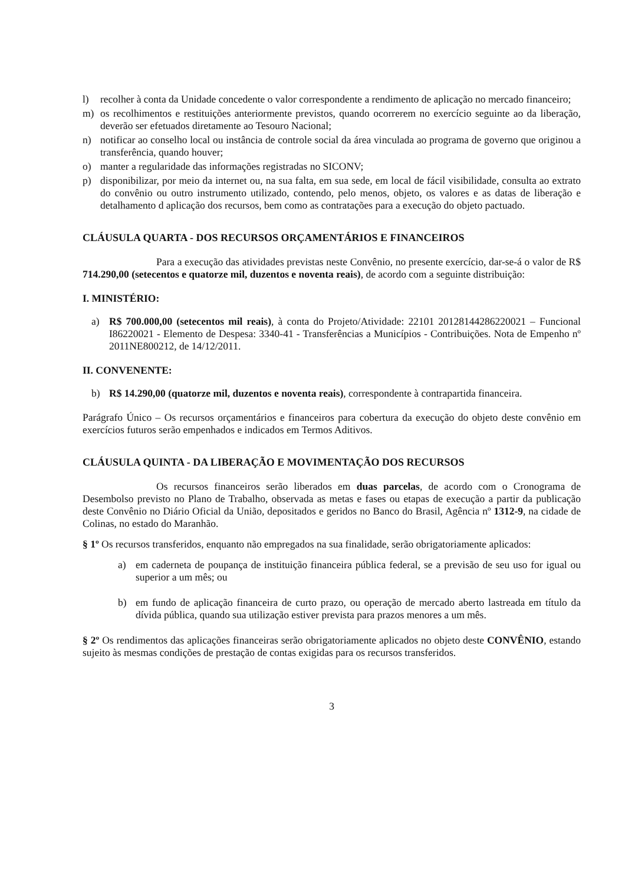l) recolher à conta da Unidade concedente o valor correspondente a rendimento de aplicação no mercado financeiro;
m) os recolhimentos e restituições anteriormente previstos, quando ocorrerem no exercício seguinte ao da liberação, deverão ser efetuados diretamente ao Tesouro Nacional;
n) notificar ao conselho local ou instância de controle social da área vinculada ao programa de governo que originou a transferência, quando houver;
o) manter a regularidade das informações registradas no SICONV;
p) disponibilizar, por meio da internet ou, na sua falta, em sua sede, em local de fácil visibilidade, consulta ao extrato do convênio ou outro instrumento utilizado, contendo, pelo menos, objeto, os valores e as datas de liberação e detalhamento d aplicação dos recursos, bem como as contratações para a execução do objeto pactuado.
CLÁUSULA QUARTA - DOS RECURSOS ORÇAMENTÁRIOS E FINANCEIROS
Para a execução das atividades previstas neste Convênio, no presente exercício, dar-se-á o valor de R$ 714.290,00 (setecentos e quatorze mil, duzentos e noventa reais), de acordo com a seguinte distribuição:
I. MINISTÉRIO:
a) R$ 700.000,00 (setecentos mil reais), à conta do Projeto/Atividade: 22101 20128144286220021 – Funcional I86220021 - Elemento de Despesa: 3340-41 - Transferências a Municípios - Contribuições. Nota de Empenho nº 2011NE800212, de 14/12/2011.
II. CONVENENTE:
b) R$ 14.290,00 (quatorze mil, duzentos e noventa reais), correspondente à contrapartida financeira.
Parágrafo Único – Os recursos orçamentários e financeiros para cobertura da execução do objeto deste convênio em exercícios futuros serão empenhados e indicados em Termos Aditivos.
CLÁUSULA QUINTA - DA LIBERAÇÃO E MOVIMENTAÇÃO DOS RECURSOS
Os recursos financeiros serão liberados em duas parcelas, de acordo com o Cronograma de Desembolso previsto no Plano de Trabalho, observada as metas e fases ou etapas de execução a partir da publicação deste Convênio no Diário Oficial da União, depositados e geridos no Banco do Brasil, Agência nº 1312-9, na cidade de Colinas, no estado do Maranhão.
§ 1º Os recursos transferidos, enquanto não empregados na sua finalidade, serão obrigatoriamente aplicados:
a) em caderneta de poupança de instituição financeira pública federal, se a previsão de seu uso for igual ou superior a um mês; ou
b) em fundo de aplicação financeira de curto prazo, ou operação de mercado aberto lastreada em título da dívida pública, quando sua utilização estiver prevista para prazos menores a um mês.
§ 2º Os rendimentos das aplicações financeiras serão obrigatoriamente aplicados no objeto deste CONVÊNIO, estando sujeito às mesmas condições de prestação de contas exigidas para os recursos transferidos.
3